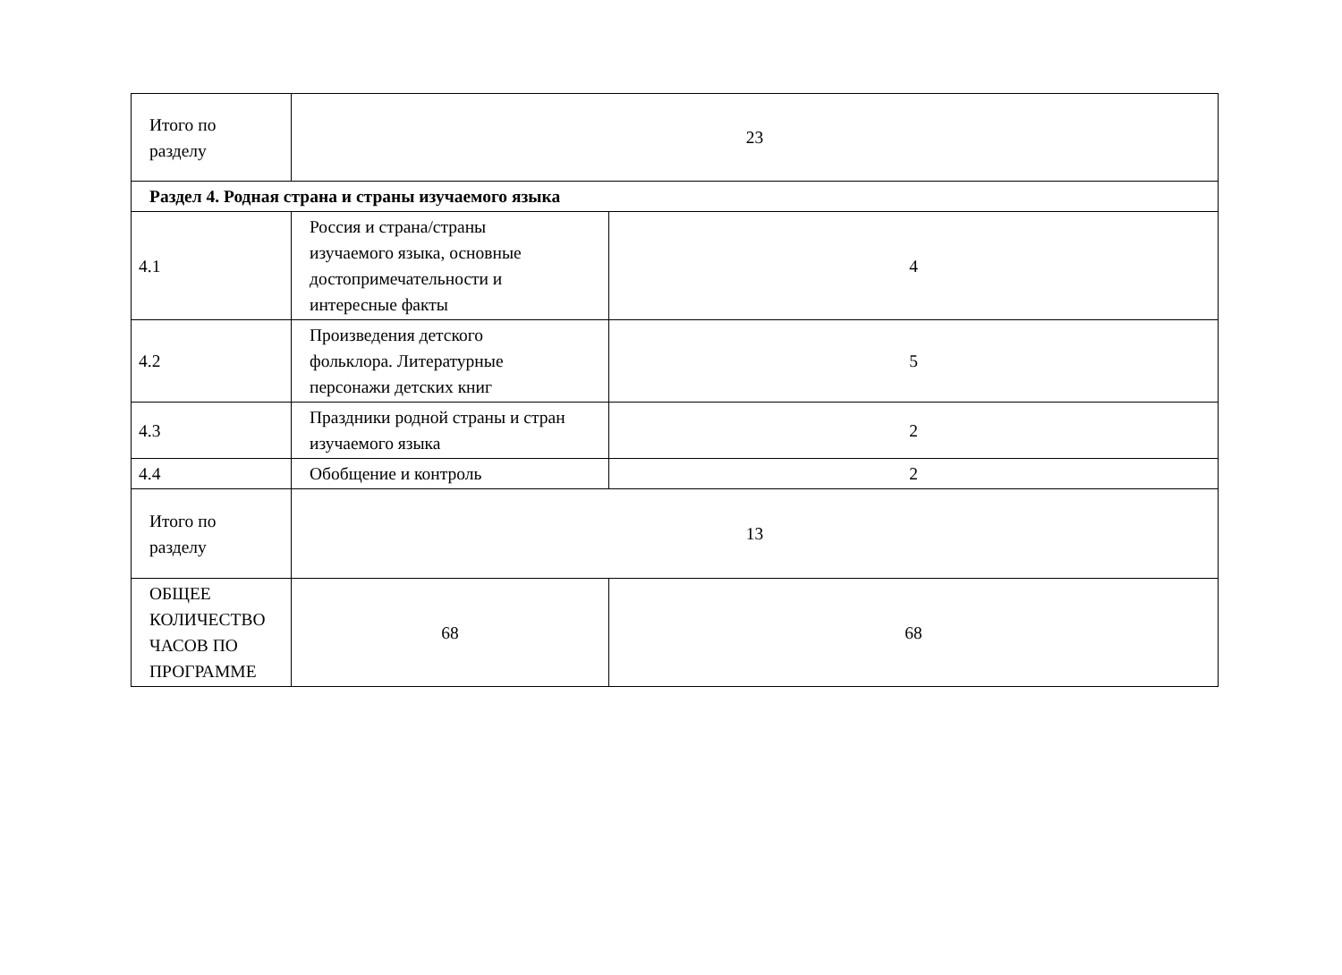| Итого по разделу | 23 | |
| Раздел 4. Родная страна и страны изучаемого языка | | |
| 4.1 | Россия и страна/страны изучаемого языка, основные достопримечательности и интересные факты | 4 |
| 4.2 | Произведения детского фольклора. Литературные персонажи детских книг | 5 |
| 4.3 | Праздники родной страны и стран изучаемого языка | 2 |
| 4.4 | Обобщение и контроль | 2 |
| Итого по разделу | 13 | |
| ОБЩЕЕ КОЛИЧЕСТВО ЧАСОВ ПО ПРОГРАММЕ | 68 | 68 |